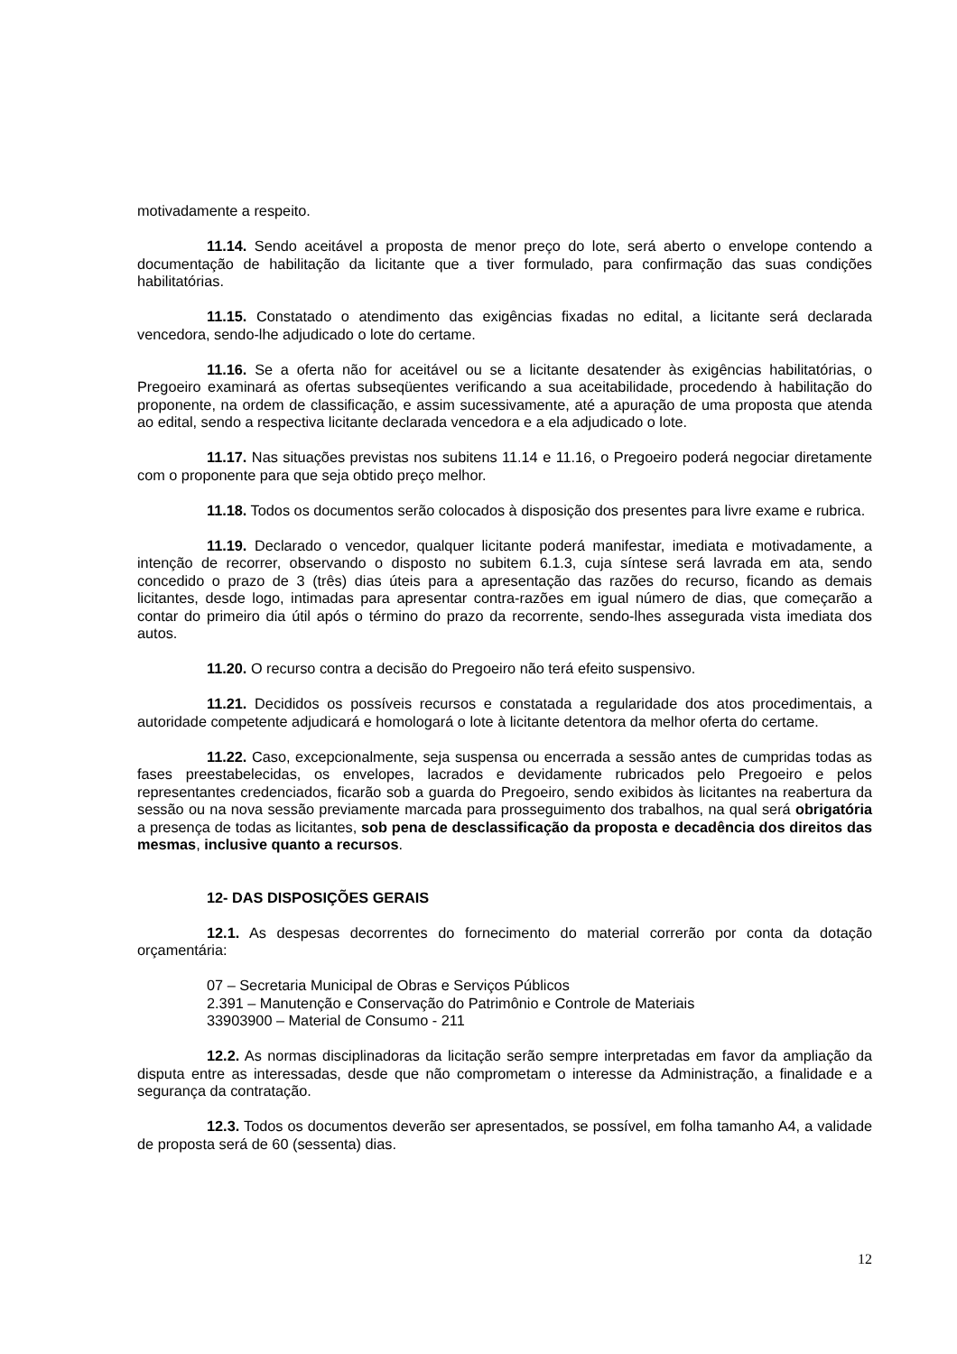motivadamente a respeito.
11.14. Sendo aceitável a proposta de menor preço do lote, será aberto o envelope contendo a documentação de habilitação da licitante que a tiver formulado, para confirmação das suas condições habilitatórias.
11.15. Constatado o atendimento das exigências fixadas no edital, a licitante será declarada vencedora, sendo-lhe adjudicado o lote do certame.
11.16. Se a oferta não for aceitável ou se a licitante desatender às exigências habilitatórias, o Pregoeiro examinará as ofertas subseqüentes verificando a sua aceitabilidade, procedendo à habilitação do proponente, na ordem de classificação, e assim sucessivamente, até a apuração de uma proposta que atenda ao edital, sendo a respectiva licitante declarada vencedora e a ela adjudicado o lote.
11.17. Nas situações previstas nos subitens 11.14 e 11.16, o Pregoeiro poderá negociar diretamente com o proponente para que seja obtido preço melhor.
11.18. Todos os documentos serão colocados à disposição dos presentes para livre exame e rubrica.
11.19. Declarado o vencedor, qualquer licitante poderá manifestar, imediata e motivadamente, a intenção de recorrer, observando o disposto no subitem 6.1.3, cuja síntese será lavrada em ata, sendo concedido o prazo de 3 (três) dias úteis para a apresentação das razões do recurso, ficando as demais licitantes, desde logo, intimadas para apresentar contra-razões em igual número de dias, que começarão a contar do primeiro dia útil após o término do prazo da recorrente, sendo-lhes assegurada vista imediata dos autos.
11.20. O recurso contra a decisão do Pregoeiro não terá efeito suspensivo.
11.21. Decididos os possíveis recursos e constatada a regularidade dos atos procedimentais, a autoridade competente adjudicará e homologará o lote à licitante detentora da melhor oferta do certame.
11.22. Caso, excepcionalmente, seja suspensa ou encerrada a sessão antes de cumpridas todas as fases preestabelecidas, os envelopes, lacrados e devidamente rubricados pelo Pregoeiro e pelos representantes credenciados, ficarão sob a guarda do Pregoeiro, sendo exibidos às licitantes na reabertura da sessão ou na nova sessão previamente marcada para prosseguimento dos trabalhos, na qual será obrigatória a presença de todas as licitantes, sob pena de desclassificação da proposta e decadência dos direitos das mesmas, inclusive quanto a recursos.
12- DAS DISPOSIÇÕES GERAIS
12.1. As despesas decorrentes do fornecimento do material correrão por conta da dotação orçamentária:
07 – Secretaria Municipal de Obras e Serviços Públicos
2.391 – Manutenção e Conservação do Patrimônio e Controle de Materiais
33903900 – Material de Consumo - 211
12.2. As normas disciplinadoras da licitação serão sempre interpretadas em favor da ampliação da disputa entre as interessadas, desde que não comprometam o interesse da Administração, a finalidade e a segurança da contratação.
12.3. Todos os documentos deverão ser apresentados, se possível, em folha tamanho A4, a validade de proposta será de 60 (sessenta) dias.
12